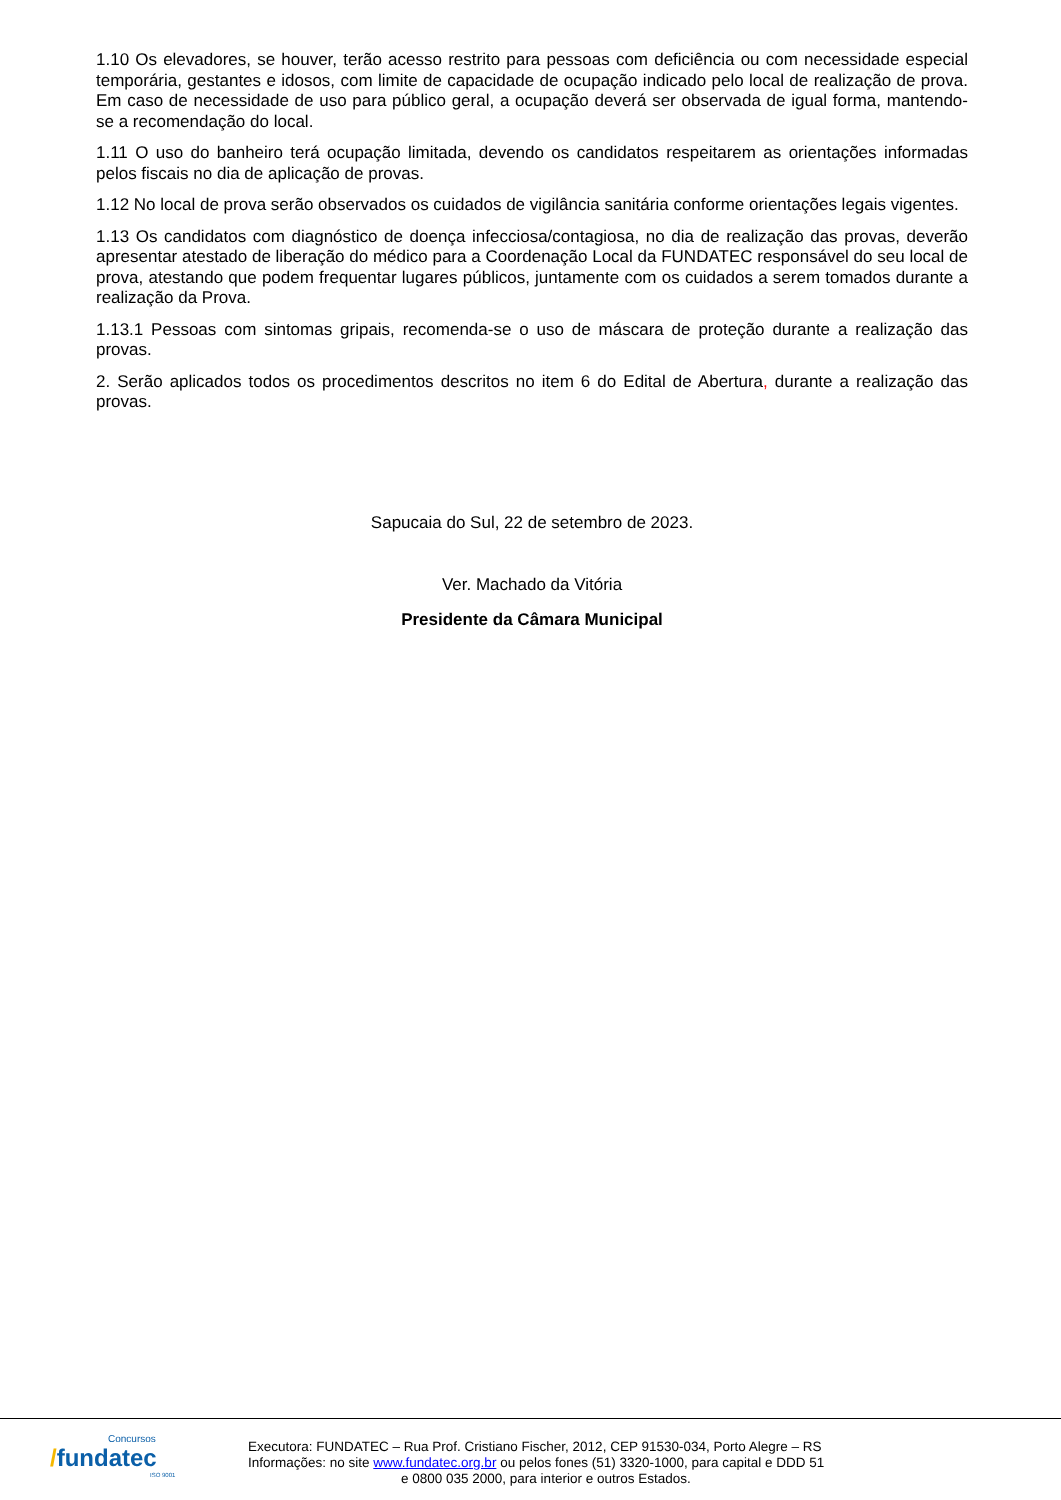1.10 Os elevadores, se houver, terão acesso restrito para pessoas com deficiência ou com necessidade especial temporária, gestantes e idosos, com limite de capacidade de ocupação indicado pelo local de realização de prova. Em caso de necessidade de uso para público geral, a ocupação deverá ser observada de igual forma, mantendo-se a recomendação do local.
1.11 O uso do banheiro terá ocupação limitada, devendo os candidatos respeitarem as orientações informadas pelos fiscais no dia de aplicação de provas.
1.12 No local de prova serão observados os cuidados de vigilância sanitária conforme orientações legais vigentes.
1.13 Os candidatos com diagnóstico de doença infecciosa/contagiosa, no dia de realização das provas, deverão apresentar atestado de liberação do médico para a Coordenação Local da FUNDATEC responsável do seu local de prova, atestando que podem frequentar lugares públicos, juntamente com os cuidados a serem tomados durante a realização da Prova.
1.13.1 Pessoas com sintomas gripais, recomenda-se o uso de máscara de proteção durante a realização das provas.
2. Serão aplicados todos os procedimentos descritos no item 6 do Edital de Abertura, durante a realização das provas.
Sapucaia do Sul, 22 de setembro de 2023.
Ver. Machado da Vitória
Presidente da Câmara Municipal
Concursos
/fundatec
ISO 9001
Executora: FUNDATEC – Rua Prof. Cristiano Fischer, 2012, CEP 91530-034, Porto Alegre – RS
Informações: no site www.fundatec.org.br ou pelos fones (51) 3320-1000, para capital e DDD 51
e 0800 035 2000, para interior e outros Estados.